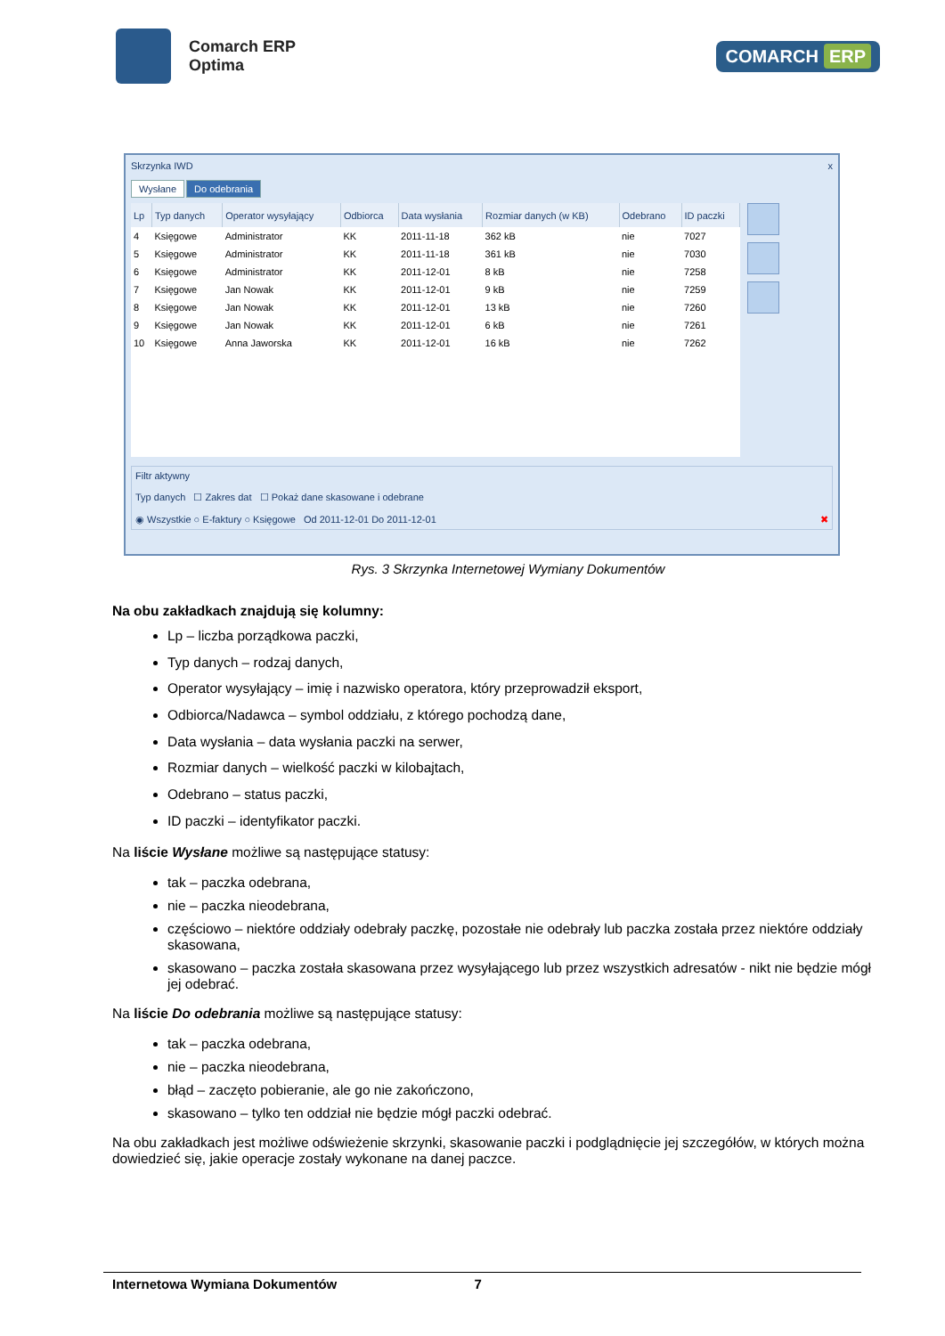Comarch ERP
Optima
COMARCH ERP
Skrzynka IWD x
Wysłane Do odebrania
| Lp | Typ danych | Operator wysyłający | Odbiorca | Data wysłania | Rozmiar danych (w KB) | Odebrano | ID paczki |
| --- | --- | --- | --- | --- | --- | --- | --- |
| 4 | Księgowe | Administrator | KK | 2011-11-18 | 362 kB | nie | 7027 |
| 5 | Księgowe | Administrator | KK | 2011-11-18 | 361 kB | nie | 7030 |
| 6 | Księgowe | Administrator | KK | 2011-12-01 | 8 kB | nie | 7258 |
| 7 | Księgowe | Jan Nowak | KK | 2011-12-01 | 9 kB | nie | 7259 |
| 8 | Księgowe | Jan Nowak | KK | 2011-12-01 | 13 kB | nie | 7260 |
| 9 | Księgowe | Jan Nowak | KK | 2011-12-01 | 6 kB | nie | 7261 |
| 10 | Księgowe | Anna Jaworska | KK | 2011-12-01 | 16 kB | nie | 7262 |
Filtr aktywny
Typ danych ☐ Zakres dat ☐ Pokaż dane skasowane i odebrane
◉ Wszystkie ○ E-faktury ○ Księgowe Od 2011-12-01 Do 2011-12-01 ✖
Rys. 3 Skrzynka Internetowej Wymiany Dokumentów
Na obu zakładkach znajdują się kolumny:
Lp – liczba porządkowa paczki,
Typ danych – rodzaj danych,
Operator wysyłający – imię i nazwisko operatora, który przeprowadził eksport,
Odbiorca/Nadawca – symbol oddziału, z którego pochodzą dane,
Data wysłania – data wysłania paczki na serwer,
Rozmiar danych – wielkość paczki w kilobajtach,
Odebrano – status paczki,
ID paczki – identyfikator paczki.
Na liście Wysłane możliwe są następujące statusy:
tak – paczka odebrana,
nie – paczka nieodebrana,
częściowo – niektóre oddziały odebrały paczkę, pozostałe nie odebrały lub paczka została przez niektóre oddziały skasowana,
skasowano – paczka została skasowana przez wysyłającego lub przez wszystkich adresatów - nikt nie będzie mógł jej odebrać.
Na liście Do odebrania możliwe są następujące statusy:
tak – paczka odebrana,
nie – paczka nieodebrana,
błąd – zaczęto pobieranie, ale go nie zakończono,
skasowano – tylko ten oddział nie będzie mógł paczki odebrać.
Na obu zakładkach jest możliwe odświeżenie skrzynki, skasowanie paczki i podglądnięcie jej szczegółów, w których można dowiedzieć się, jakie operacje zostały wykonane na danej paczce.
Internetowa Wymiana Dokumentów 7